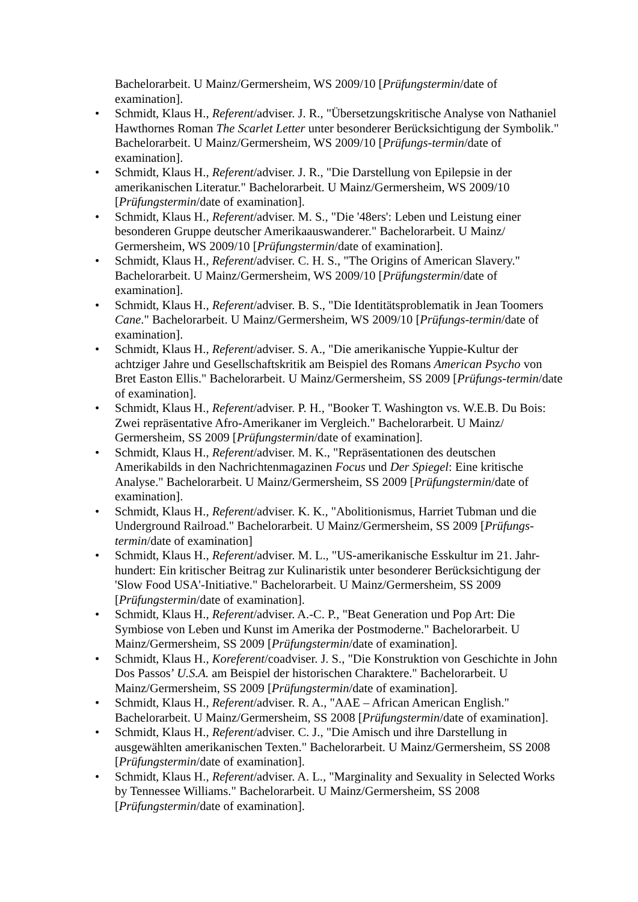Bachelorarbeit. U Mainz/Germersheim, WS 2009/10 [Prüfungstermin/date of examination].
• Schmidt, Klaus H., Referent/adviser. J. R., "Übersetzungskritische Analyse von Nathaniel Hawthornes Roman The Scarlet Letter unter besonderer Berücksichtigung der Symbolik." Bachelorarbeit. U Mainz/Germersheim, WS 2009/10 [Prüfungs-termin/date of examination].
• Schmidt, Klaus H., Referent/adviser. J. R., "Die Darstellung von Epilepsie in der amerikanischen Literatur." Bachelorarbeit. U Mainz/Germersheim, WS 2009/10 [Prüfungstermin/date of examination].
• Schmidt, Klaus H., Referent/adviser. M. S., "Die '48ers': Leben und Leistung einer besonderen Gruppe deutscher Amerikaauswanderer." Bachelorarbeit. U Mainz/ Germersheim, WS 2009/10 [Prüfungstermin/date of examination].
• Schmidt, Klaus H., Referent/adviser. C. H. S., "The Origins of American Slavery." Bachelorarbeit. U Mainz/Germersheim, WS 2009/10 [Prüfungstermin/date of examination].
• Schmidt, Klaus H., Referent/adviser. B. S., "Die Identitätsproblematik in Jean Toomers Cane." Bachelorarbeit. U Mainz/Germersheim, WS 2009/10 [Prüfungs-termin/date of examination].
• Schmidt, Klaus H., Referent/adviser. S. A., "Die amerikanische Yuppie-Kultur der achtziger Jahre und Gesellschaftskritik am Beispiel des Romans American Psycho von Bret Easton Ellis." Bachelorarbeit. U Mainz/Germersheim, SS 2009 [Prüfungs-termin/date of examination].
• Schmidt, Klaus H., Referent/adviser. P. H., "Booker T. Washington vs. W.E.B. Du Bois: Zwei repräsentative Afro-Amerikaner im Vergleich." Bachelorarbeit. U Mainz/ Germersheim, SS 2009 [Prüfungstermin/date of examination].
• Schmidt, Klaus H., Referent/adviser. M. K., "Repräsentationen des deutschen Amerikabilds in den Nachrichtenmagazinen Focus und Der Spiegel: Eine kritische Analyse." Bachelorarbeit. U Mainz/Germersheim, SS 2009 [Prüfungstermin/date of examination].
• Schmidt, Klaus H., Referent/adviser. K. K., "Abolitionismus, Harriet Tubman und die Underground Railroad." Bachelorarbeit. U Mainz/Germersheim, SS 2009 [Prüfungs-termin/date of examination]
• Schmidt, Klaus H., Referent/adviser. M. L., "US-amerikanische Esskultur im 21. Jahr-hundert: Ein kritischer Beitrag zur Kulinaristik unter besonderer Berücksichtigung der 'Slow Food USA'-Initiative." Bachelorarbeit. U Mainz/Germersheim, SS 2009 [Prüfungstermin/date of examination].
• Schmidt, Klaus H., Referent/adviser. A.-C. P., "Beat Generation und Pop Art: Die Symbiose von Leben und Kunst im Amerika der Postmoderne." Bachelorarbeit. U Mainz/Germersheim, SS 2009 [Prüfungstermin/date of examination].
• Schmidt, Klaus H., Koreferent/coadviser. J. S., "Die Konstruktion von Geschichte in John Dos Passos’ U.S.A. am Beispiel der historischen Charaktere." Bachelorarbeit. U Mainz/Germersheim, SS 2009 [Prüfungstermin/date of examination].
• Schmidt, Klaus H., Referent/adviser. R. A., "AAE – African American English." Bachelorarbeit. U Mainz/Germersheim, SS 2008 [Prüfungstermin/date of examination].
• Schmidt, Klaus H., Referent/adviser. C. J., "Die Amisch und ihre Darstellung in ausgewählten amerikanischen Texten." Bachelorarbeit. U Mainz/Germersheim, SS 2008 [Prüfungstermin/date of examination].
• Schmidt, Klaus H., Referent/adviser. A. L., "Marginality and Sexuality in Selected Works by Tennessee Williams." Bachelorarbeit. U Mainz/Germersheim, SS 2008 [Prüfungstermin/date of examination].